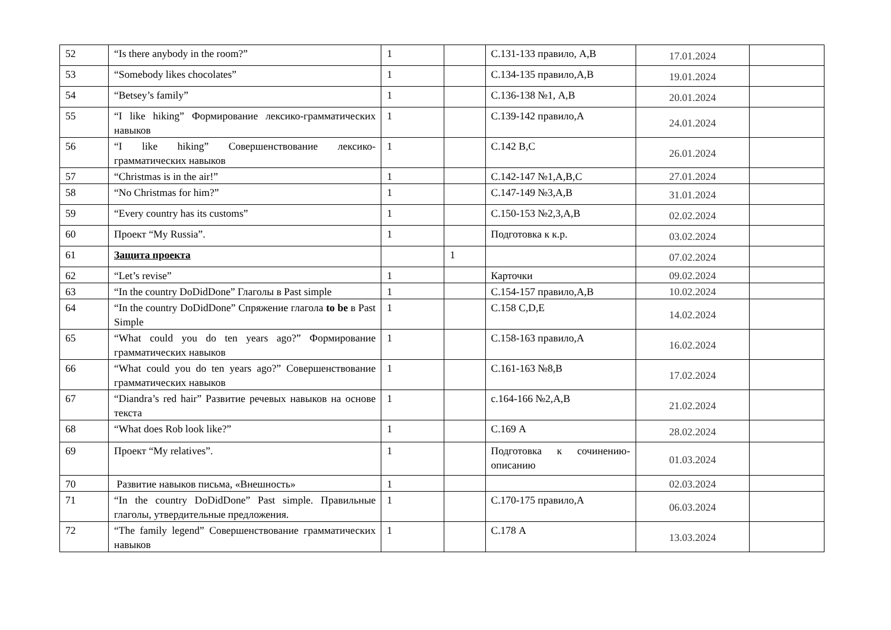| 52 | “Is there anybody in the room?” | 1 | | С.131-133 правило, А,В | 17.01.2024 | |
| 53 | “Somebody likes chocolates” | 1 | | С.134-135 правило,А,В | 19.01.2024 | |
| 54 | “Betsey’s family” | 1 | | С.136-138 №1, А,В | 20.01.2024 | |
| 55 | “I like hiking” Формирование лексико-грамматических навыков | 1 | | С.139-142 правило,А | 24.01.2024 | |
| 56 | “I like hiking” Совершенствование лексико-грамматических навыков | 1 | | С.142 В,С | 26.01.2024 | |
| 57 | “Christmas is in the air!” | 1 | | С.142-147 №1,А,В,С | 27.01.2024 | |
| 58 | “No Christmas for him?” | 1 | | С.147-149 №3,А,В | 31.01.2024 | |
| 59 | “Every country has its customs” | 1 | | С.150-153 №2,3,А,В | 02.02.2024 | |
| 60 | Проект “My Russia”. | 1 | | Подготовка к к.р. | 03.02.2024 | |
| 61 | Защита проекта | | 1 | | 07.02.2024 | |
| 62 | “Let’s revise” | 1 | | Карточки | 09.02.2024 | |
| 63 | “In the country DoDidDone” Глаголы в Past simple | 1 | | С.154-157 правило,А,В | 10.02.2024 | |
| 64 | “In the country DoDidDone” Спряжение глагола to be в Past Simple | 1 | | С.158 С,D,Е | 14.02.2024 | |
| 65 | “What could you do ten years ago?” Формирование грамматических навыков | 1 | | С.158-163 правило,А | 16.02.2024 | |
| 66 | “What could you do ten years ago?” Совершенствование грамматических навыков | 1 | | С.161-163 №8,В | 17.02.2024 | |
| 67 | “Diandra’s red hair” Развитие речевых навыков на основе текста | 1 | | с.164-166 №2,А,В | 21.02.2024 | |
| 68 | “What does Rob look like?” | 1 | | С.169 А | 28.02.2024 | |
| 69 | Проект “My relatives”. | 1 | | Подготовка к сочинению-описанию | 01.03.2024 | |
| 70 | Развитие навыков письма, «Внешность» | 1 | | | 02.03.2024 | |
| 71 | “In the country DoDidDone” Past simple. Правильные глаголы, утвердительные предложения. | 1 | | С.170-175 правило,А | 06.03.2024 | |
| 72 | “The family legend” Совершенствование грамматических навыков | 1 | | С.178 А | 13.03.2024 | |